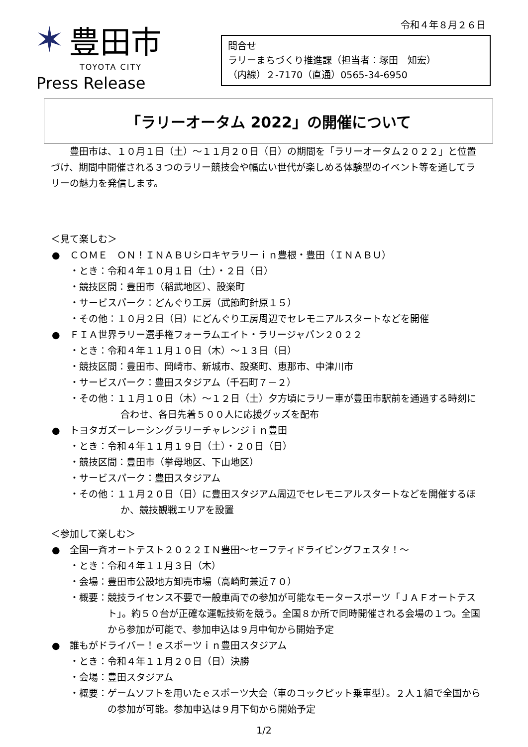✶ 豊田市
TOYOTA CITY
Press Release
令和４年８月２６日
問合せ
ラリーまちづくり推進課（担当者：塚田　知宏）
（内線）２-7170（直通）0565-34-6950
「ラリーオータム 2022」の開催について
豊田市は、１０月１日（土）～１１月２０日（日）の期間を「ラリーオータム２０２２」と位置づけ、期間中開催される３つのラリー競技会や幅広い世代が楽しめる体験型のイベント等を通してラリーの魅力を発信します。
＜見て楽しむ＞
●　ＣＯＭＥ　ＯＮ！ＩＮＡＢＵシロキヤラリーｉｎ豊根・豊田（ＩＮＡＢＵ）
・とき：令和４年１０月１日（土）・２日（日）
・競技区間：豊田市（稲武地区）、設楽町
・サービスパーク：どんぐり工房（武節町針原１５）
・その他：１０月２日（日）にどんぐり工房周辺でセレモニアルスタートなどを開催
●　ＦＩＡ世界ラリー選手権フォーラムエイト・ラリージャパン２０２２
・とき：令和４年１１月１０日（木）～１３日（日）
・競技区間：豊田市、岡崎市、新城市、設楽町、恵那市、中津川市
・サービスパーク：豊田スタジアム（千石町７－２）
・その他：１１月１０日（木）～１２日（土）夕方頃にラリー車が豊田市駅前を通過する時刻に合わせ、各日先着５００人に応援グッズを配布
●　トヨタガズーレーシングラリーチャレンジｉｎ豊田
・とき：令和４年１１月１９日（土）・２０日（日）
・競技区間：豊田市（挙母地区、下山地区）
・サービスパーク：豊田スタジアム
・その他：１１月２０日（日）に豊田スタジアム周辺でセレモニアルスタートなどを開催するほか、競技観戦エリアを設置
＜参加して楽しむ＞
●　全国一斉オートテスト２０２２ＩＮ豊田～セーフティドライビングフェスタ！～
・とき：令和４年１１月３日（木）
・会場：豊田市公設地方卸売市場（高崎町兼近７０）
・概要：競技ライセンス不要で一般車両での参加が可能なモータースポーツ「ＪＡＦオートテスト」。約５０台が正確な運転技術を競う。全国８か所で同時開催される会場の１つ。全国から参加が可能で、参加申込は９月中旬から開始予定
●　誰もがドライバー！ｅスポーツｉｎ豊田スタジアム
・とき：令和４年１１月２０日（日）決勝
・会場：豊田スタジアム
・概要：ゲームソフトを用いたｅスポーツ大会（車のコックピット乗車型）。２人１組で全国からの参加が可能。参加申込は９月下旬から開始予定
1/2